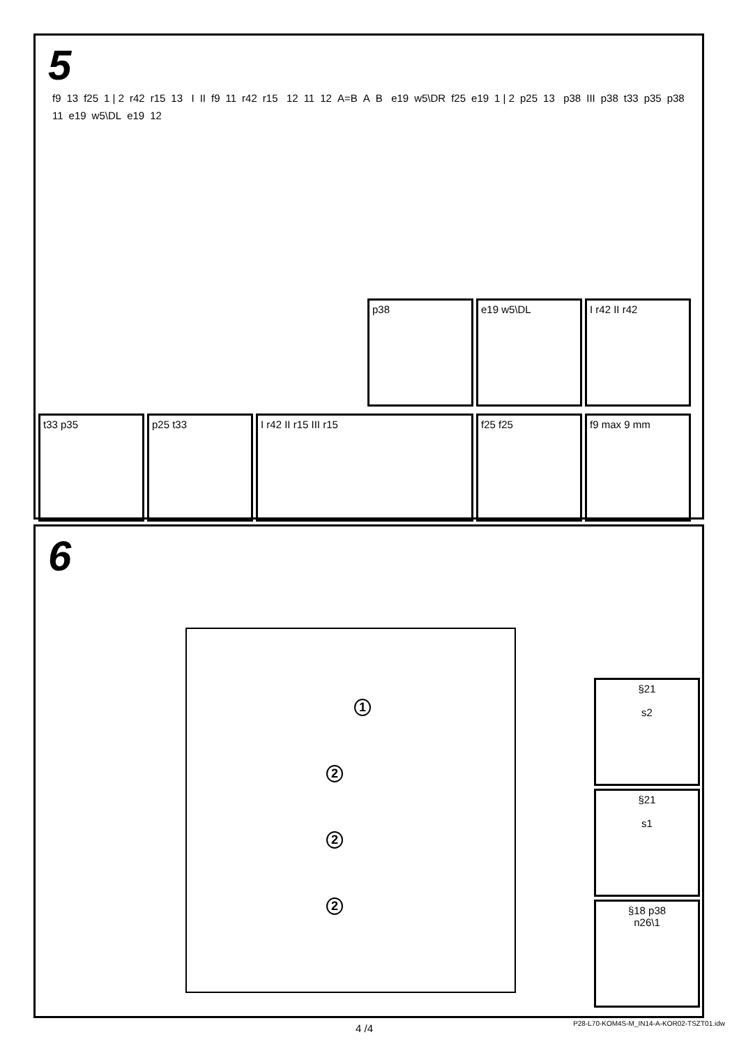5
f9 13 f25 1 | 2 r42 r15 13 I II f9 11 r42 r15 12 11 12 A=B A B e19 w5\DR f25 e19 1 | 2 p25 13 p38 III p38 t33 p35 p38 11 e19 w5\DL e19 12
p38 e19 w5\DL I r42 II r42
t33 p35 p25 t33 I r42 II r15 III r15 f25 f25 f9 max 9 mm
6
1
2
2
2
§21
s2
§21
s1
§18 p38
n26\1
4 /4
P28-L70-KOM4S-M_IN14-A-KOR02-TSZT01.idw